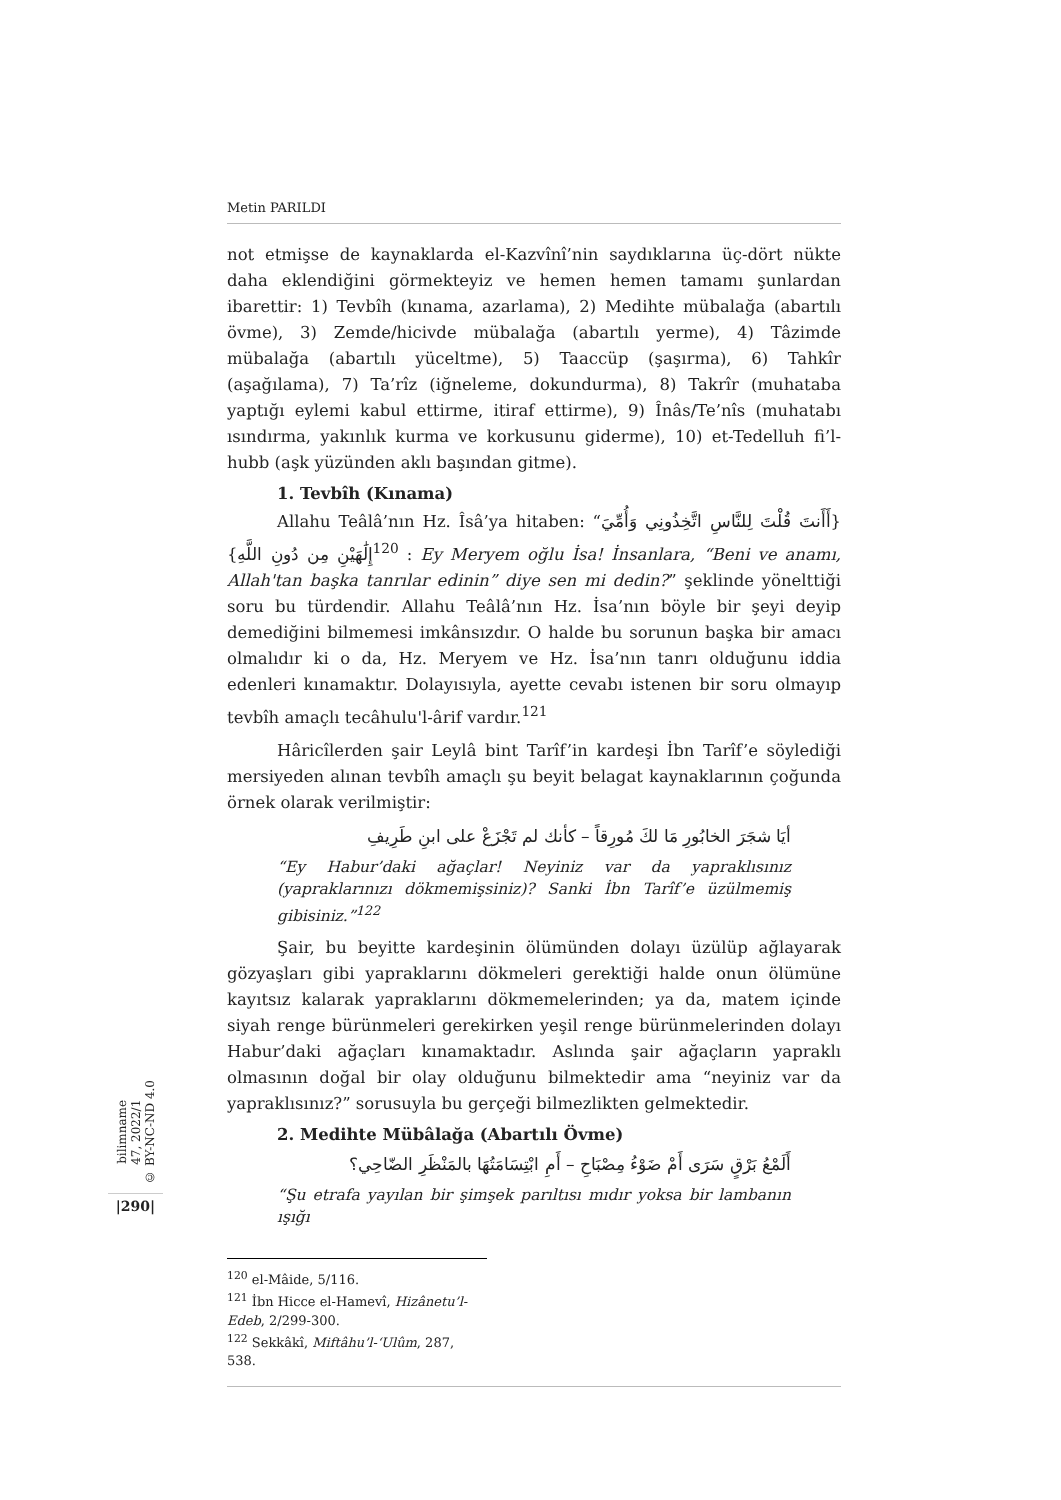Metin PARILDI
not etmişse de kaynaklarda el-Kazvînî’nin saydıklarına üç-dört nükte daha eklendiğini görmekteyiz ve hemen hemen tamamı şunlardan ibarettir: 1) Tevbîh (kınama, azarlama), 2) Medihte mübalağa (abartılı övme), 3) Zemde/hicivde mübalağa (abartılı yerme), 4) Tâzimde mübalağa (abartılı yüceltme), 5) Taaccüp (şaşırma), 6) Tahkîr (aşağılama), 7) Ta’rîz (iğneleme, dokundurma), 8) Takrîr (muhataba yaptığı eylemi kabul ettirme, itiraf ettirme), 9) Înâs/Te’nîs (muhatabı ısındırma, yakınlık kurma ve korkusunu giderme), 10) et-Tedelluh fi’l-hubb (aşk yüzünden aklı başından gitme).
1. Tevbîh (Kınama)
Allahu Teâlâ’nın Hz. Îsâ’ya hitaben: “{أَأَنتَ قُلْتَ لِلنَّاسِ اتَّخِذُونِي وَأُمِّيَ إِلَٰهَيْنِ مِن دُونِ اللَّهِ}<sup>120</sup> : Ey Meryem oğlu İsa! İnsanlara, “Beni ve anamı, Allah'tan başka tanrılar edinin” diye sen mi dedin?” şeklinde yönelttiği soru bu türdendir. Allahu Teâlâ’nın Hz. İsa’nın böyle bir şeyi deyip demediğini bilmemesi imkânsızdır. O halde bu sorunun başka bir amacı olmalıdır ki o da, Hz. Meryem ve Hz. İsa’nın tanrı olduğunu iddia edenleri kınamaktır. Dolayısıyla, ayette cevabı istenen bir soru olmayıp tevbîh amaçlı tecâhulu'l-ârif vardır.<sup>121</sup>
Hâricîlerden şair Leylâ bint Tarîf’in kardeşi İbn Tarîf’e söylediği mersiyeden alınan tevbîh amaçlı şu beyit belagat kaynaklarının çoğunda örnek olarak verilmiştir:
أيَا شجَرَ الخابُورِ مَا لكَ مُورِقاً – كأنك لم تَجْزَعْ على ابنِ طَرِيفِ
“Ey Habur’daki ağaçlar! Neyiniz var da yapraklısınız (yapraklarınızı dökmemişsiniz)? Sanki İbn Tarîf’e üzülmemiş gibisiniz.”<sup>122</sup>
Şair, bu beyitte kardeşinin ölümünden dolayı üzülüp ağlayarak gözyaşları gibi yapraklarını dökmeleri gerektiği halde onun ölümüne kayıtsız kalarak yapraklarını dökmemelerinden; ya da, matem içinde siyah renge bürünmeleri gerekirken yeşil renge bürünmelerinden dolayı Habur’daki ağaçları kınamaktadır. Aslında şair ağaçların yapraklı olmasının doğal bir olay olduğunu bilmektedir ama “neyiniz var da yapraklısınız?” sorusuyla bu gerçeği bilmezlikten gelmektedir.
2. Medihte Mübâlağa (Abartılı Övme)
أَلَمْعُ بَرْقٍ سَرَى أَمْ ضَوْءُ مِصْبَاحِ – أَمِ ابْتِسَامَتُهَا بالمَنْظَرِ الضّاحِي؟
“Şu etrafa yayılan bir şimşek parıltısı mıdır yoksa bir lambanın ışığı
<sup>120</sup> el-Mâide, 5/116.
<sup>121</sup> İbn Hicce el-Hamevî, Hizânetu’l-Edeb, 2/299-300.
<sup>122</sup> Sekkâkî, Miftâhu’l-ʻUlûm, 287, 538.
bilimname
47, 2022/1
© BY-NC-ND 4.0
|290|